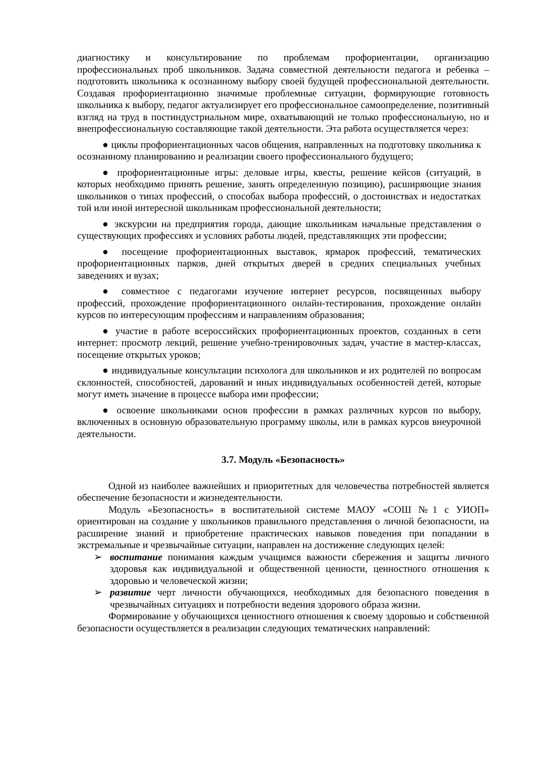диагностику и консультирование по проблемам профориентации, организацию профессиональных проб школьников. Задача совместной деятельности педагога и ребенка – подготовить школьника к осознанному выбору своей будущей профессиональной деятельности. Создавая профориентационно значимые проблемные ситуации, формирующие готовность школьника к выбору, педагог актуализирует его профессиональное самоопределение, позитивный взгляд на труд в постиндустриальном мире, охватывающий не только профессиональную, но и внепрофессиональную составляющие такой деятельности. Эта работа осуществляется через:
● циклы профориентационных часов общения, направленных на подготовку школьника к осознанному планированию и реализации своего профессионального будущего;
● профориентационные игры: деловые игры, квесты, решение кейсов (ситуаций, в которых необходимо принять решение, занять определенную позицию), расширяющие знания школьников о типах профессий, о способах выбора профессий, о достоинствах и недостатках той или иной интересной школьникам профессиональной деятельности;
● экскурсии на предприятия города, дающие школьникам начальные представления о существующих профессиях и условиях работы людей, представляющих эти профессии;
● посещение профориентационных выставок, ярмарок профессий, тематических профориентационных парков, дней открытых дверей в средних специальных учебных заведениях и вузах;
● совместное с педагогами изучение интернет ресурсов, посвященных выбору профессий, прохождение профориентационного онлайн-тестирования, прохождение онлайн курсов по интересующим профессиям и направлениям образования;
● участие в работе всероссийских профориентационных проектов, созданных в сети интернет: просмотр лекций, решение учебно-тренировочных задач, участие в мастер-классах, посещение открытых уроков;
● индивидуальные консультации психолога для школьников и их родителей по вопросам склонностей, способностей, дарований и иных индивидуальных особенностей детей, которые могут иметь значение в процессе выбора ими профессии;
● освоение школьниками основ профессии в рамках различных курсов по выбору, включенных в основную образовательную программу школы, или в рамках курсов внеурочной деятельности.
3.7. Модуль «Безопасность»
Одной из наиболее важнейших и приоритетных для человечества потребностей является обеспечение безопасности и жизнедеятельности.
Модуль «Безопасность» в воспитательной системе МАОУ «СОШ №1 с УИОП» ориентирован на создание у школьников правильного представления о личной безопасности, на расширение знаний и приобретение практических навыков поведения при попадании в экстремальные и чрезвычайные ситуации, направлен на достижение следующих целей:
➢ воспитание понимания каждым учащимся важности сбережения и защиты личного здоровья как индивидуальной и общественной ценности, ценностного отношения к здоровью и человеческой жизни;
➢ развитие черт личности обучающихся, необходимых для безопасного поведения в чрезвычайных ситуациях и потребности ведения здорового образа жизни.
Формирование у обучающихся ценностного отношения к своему здоровью и собственной безопасности осуществляется в реализации следующих тематических направлений: